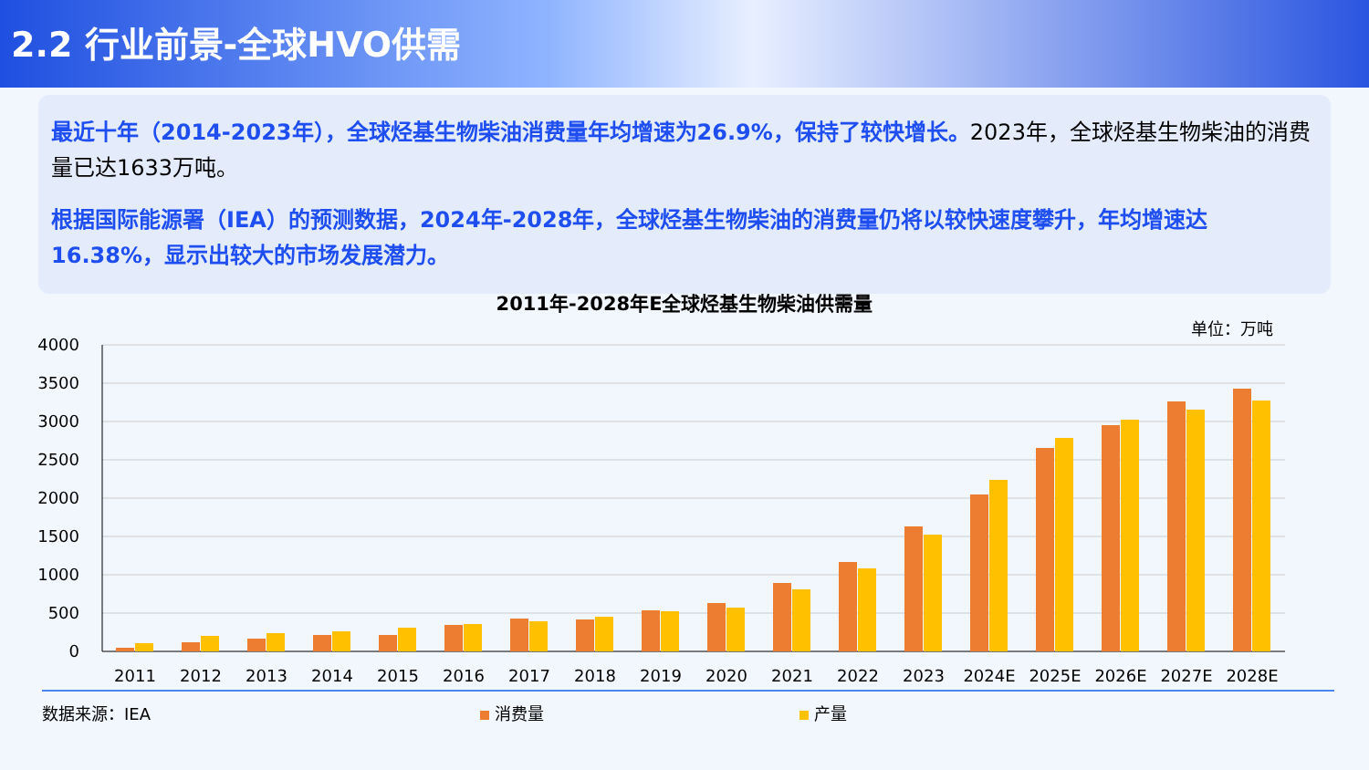2.2 行业前景-全球HVO供需
最近十年（2014-2023年），全球烃基生物柴油消费量年均增速为26.9%，保持了较快增长。2023年，全球烃基生物柴油的消费量已达1633万吨。
根据国际能源署（IEA）的预测数据，2024年-2028年，全球烃基生物柴油的消费量仍将以较快速度攀升，年均增速达16.38%，显示出较大的市场发展潜力。
2011年-2028年E全球烃基生物柴油供需量
单位：万吨
4000
3500
3000
2500
2000
1500
1000
500
0
2011
2012
2013
2014
2015
2016
2017
2018
2019
2020
2021
2022
2023
2024E
2025E
2026E
2027E
2028E
数据来源：IEA 消费量 产量